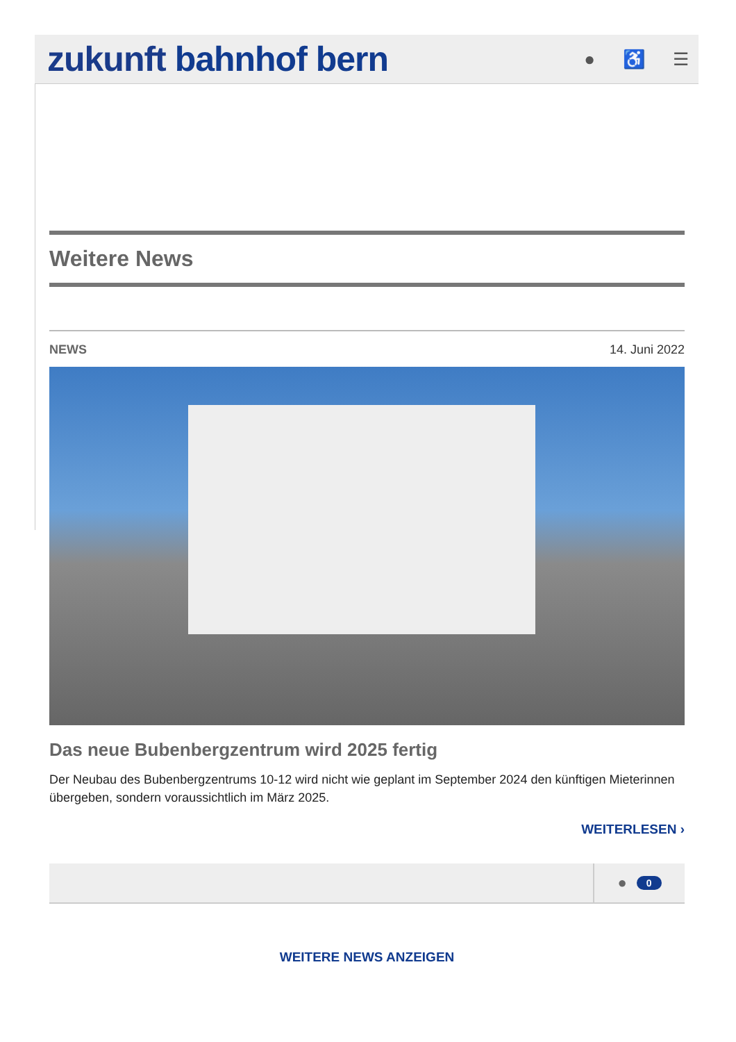zukunft bahnhof bern
● ♿ ☰
Weitere News
NEWS 14. Juni 2022
Das neue Bubenbergzentrum wird 2025 fertig
Der Neubau des Bubenbergzentrums 10-12 wird nicht wie geplant im September 2024 den künftigen Mieterinnen übergeben, sondern voraussichtlich im März 2025.
WEITERLESEN ›
● 0
WEITERE NEWS ANZEIGEN